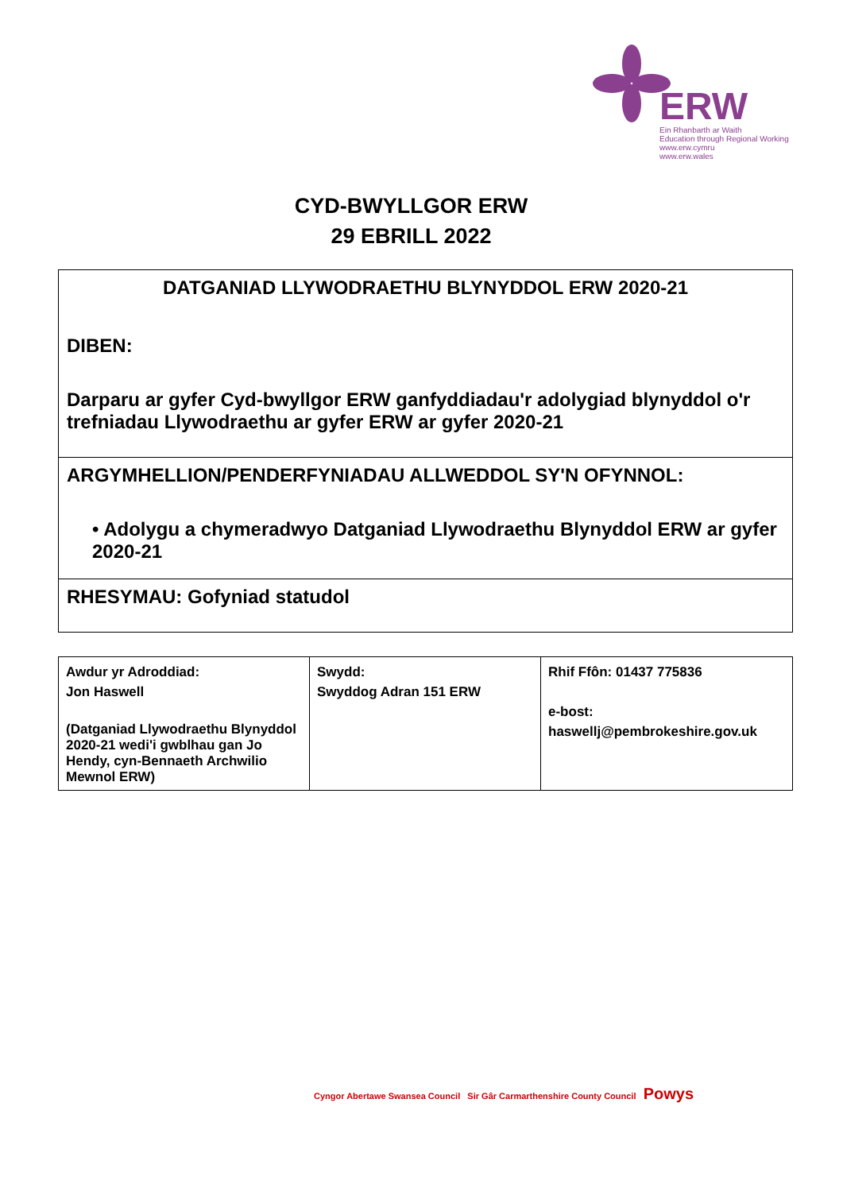ERW
Ein Rhanbarth ar Waith
Education through Regional Working
www.erw.cymru
www.erw.wales
CYD-BWYLLGOR ERW
29 EBRILL 2022
DATGANIAD LLYWODRAETHU BLYNYDDOL ERW 2020-21
DIBEN:
Darparu ar gyfer Cyd-bwyllgor ERW ganfyddiadau'r adolygiad blynyddol o'r trefniadau Llywodraethu ar gyfer ERW ar gyfer 2020-21
ARGYMHELLION/PENDERFYNIADAU ALLWEDDOL SY'N OFYNNOL:
• Adolygu a chymeradwyo Datganiad Llywodraethu Blynyddol ERW ar gyfer 2020-21
RHESYMAU: Gofyniad statudol
| Awdur yr Adroddiad: Jon Haswell (Datganiad Llywodraethu Blynyddol 2020-21 wedi'i gwblhau gan Jo Hendy, cyn-Bennaeth Archwilio Mewnol ERW) | Swydd: Swyddog Adran 151 ERW | Rhif Ffôn: 01437 775836 e-bost: haswellj@pembrokeshire.gov.uk |
Cyngor Abertawe Swansea Council Sir Gâr Carmarthenshire County Council Powys